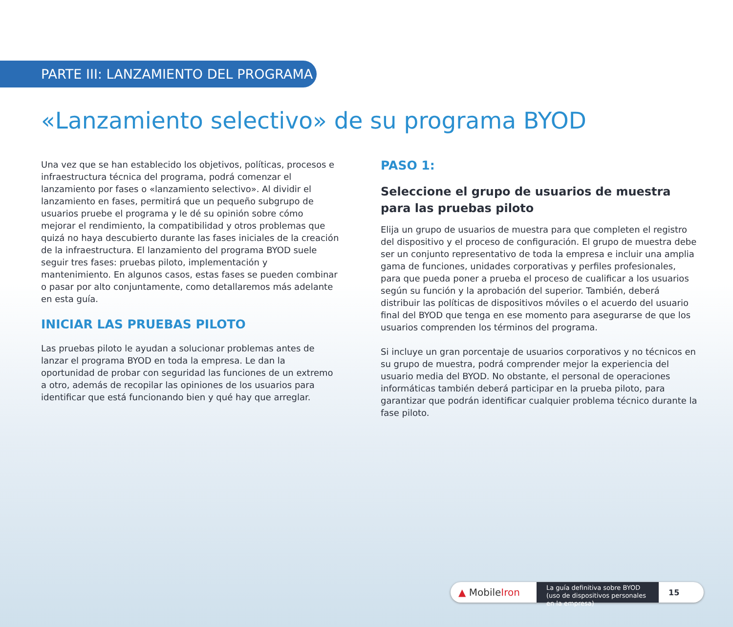PARTE III: LANZAMIENTO DEL PROGRAMA
«Lanzamiento selectivo» de su programa BYOD
Una vez que se han establecido los objetivos, políticas, procesos e infraestructura técnica del programa, podrá comenzar el lanzamiento por fases o «lanzamiento selectivo». Al dividir el lanzamiento en fases, permitirá que un pequeño subgrupo de usuarios pruebe el programa y le dé su opinión sobre cómo mejorar el rendimiento, la compatibilidad y otros problemas que quizá no haya descubierto durante las fases iniciales de la creación de la infraestructura. El lanzamiento del programa BYOD suele seguir tres fases: pruebas piloto, implementación y mantenimiento. En algunos casos, estas fases se pueden combinar o pasar por alto conjuntamente, como detallaremos más adelante en esta guía.
INICIAR LAS PRUEBAS PILOTO
Las pruebas piloto le ayudan a solucionar problemas antes de lanzar el programa BYOD en toda la empresa. Le dan la oportunidad de probar con seguridad las funciones de un extremo a otro, además de recopilar las opiniones de los usuarios para identificar que está funcionando bien y qué hay que arreglar.
PASO 1:
Seleccione el grupo de usuarios de muestra para las pruebas piloto
Elija un grupo de usuarios de muestra para que completen el registro del dispositivo y el proceso de configuración. El grupo de muestra debe ser un conjunto representativo de toda la empresa e incluir una amplia gama de funciones, unidades corporativas y perfiles profesionales, para que pueda poner a prueba el proceso de cualificar a los usuarios según su función y la aprobación del superior. También, deberá distribuir las políticas de dispositivos móviles o el acuerdo del usuario final del BYOD que tenga en ese momento para asegurarse de que los usuarios comprenden los términos del programa.
Si incluye un gran porcentaje de usuarios corporativos y no técnicos en su grupo de muestra, podrá comprender mejor la experiencia del usuario media del BYOD. No obstante, el personal de operaciones informáticas también deberá participar en la prueba piloto, para garantizar que podrán identificar cualquier problema técnico durante la fase piloto.
▲ MobileIron
La guía definitiva sobre BYOD (uso de dispositivos personales en la empresa)
15